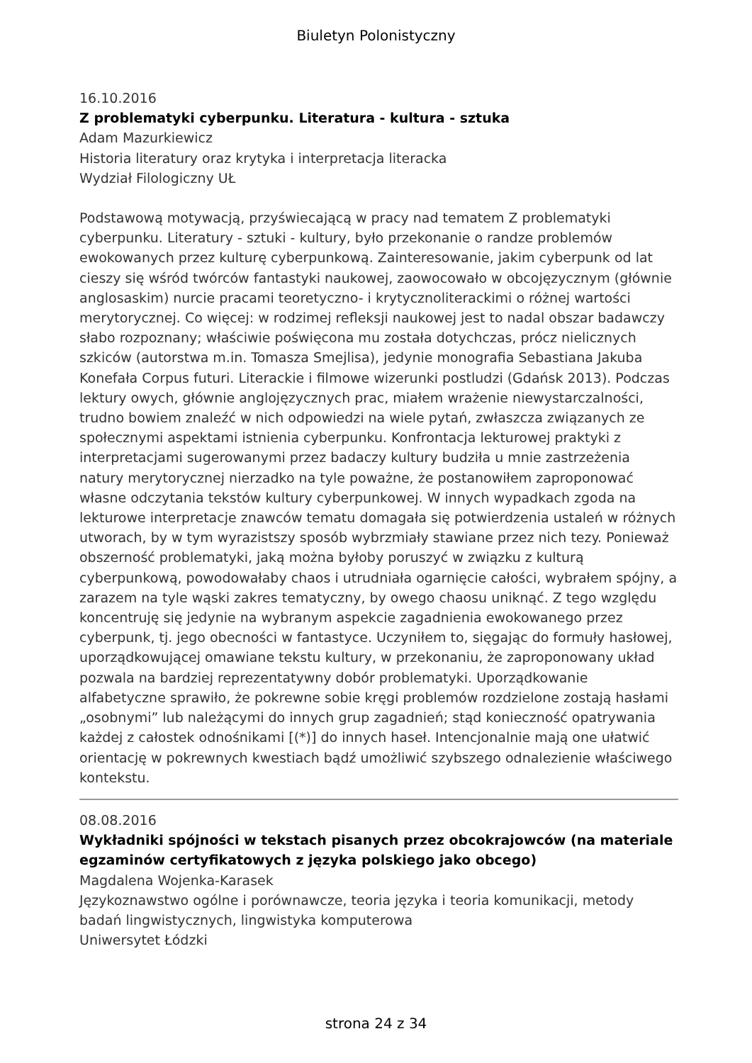Biuletyn Polonistyczny
16.10.2016
Z problematyki cyberpunku. Literatura - kultura - sztuka
Adam Mazurkiewicz
Historia literatury oraz krytyka i interpretacja literacka
Wydział Filologiczny UŁ
Podstawową motywacją, przyświecającą w pracy nad tematem Z problematyki cyberpunku. Literatury - sztuki - kultury, było przekonanie o randze problemów ewokowanych przez kulturę cyberpunkową. Zainteresowanie, jakim cyberpunk od lat cieszy się wśród twórców fantastyki naukowej, zaowocowało w obcojęzycznym (głównie anglosaskim) nurcie pracami teoretyczno- i krytycznoliterackimi o różnej wartości merytorycznej. Co więcej: w rodzimej refleksji naukowej jest to nadal obszar badawczy słabo rozpoznany; właściwie poświęcona mu została dotychczas, prócz nielicznych szkiców (autorstwa m.in. Tomasza Smejlisa), jedynie monografia Sebastiana Jakuba Konefała Corpus futuri. Literackie i filmowe wizerunki postludzi (Gdańsk 2013). Podczas lektury owych, głównie anglojęzycznych prac, miałem wrażenie niewystarczalności, trudno bowiem znaleźć w nich odpowiedzi na wiele pytań, zwłaszcza związanych ze społecznymi aspektami istnienia cyberpunku. Konfrontacja lekturowej praktyki z interpretacjami sugerowanymi przez badaczy kultury budziła u mnie zastrzeżenia natury merytorycznej nierzadko na tyle poważne, że postanowiłem zaproponować własne odczytania tekstów kultury cyberpunkowej. W innych wypadkach zgoda na lekturowe interpretacje znawców tematu domagała się potwierdzenia ustaleń w różnych utworach, by w tym wyrazistszy sposób wybrzmiały stawiane przez nich tezy. Ponieważ obszerność problematyki, jaką można byłoby poruszyć w związku z kulturą cyberpunkową, powodowałaby chaos i utrudniała ogarnięcie całości, wybrałem spójny, a zarazem na tyle wąski zakres tematyczny, by owego chaosu uniknąć. Z tego względu koncentruję się jedynie na wybranym aspekcie zagadnienia ewokowanego przez cyberpunk, tj. jego obecności w fantastyce. Uczyniłem to, sięgając do formuły hasłowej, uporządkowującej omawiane tekstu kultury, w przekonaniu, że zaproponowany układ pozwala na bardziej reprezentatywny dobór problematyki. Uporządkowanie alfabetyczne sprawiło, że pokrewne sobie kręgi problemów rozdzielone zostają hasłami „osobnymi” lub należącymi do innych grup zagadnień; stąd konieczność opatrywania każdej z całostek odnośnikami [(*)] do innych haseł. Intencjonalnie mają one ułatwić orientację w pokrewnych kwestiach bądź umożliwić szybszego odnalezienie właściwego kontekstu.
08.08.2016
Wykładniki spójności w tekstach pisanych przez obcokrajowców (na materiale egzaminów certyfikatowych z języka polskiego jako obcego)
Magdalena Wojenka-Karasek
Językoznawstwo ogólne i porównawcze, teoria języka i teoria komunikacji, metody badań lingwistycznych, lingwistyka komputerowa
Uniwersytet Łódzki
strona 24 z 34